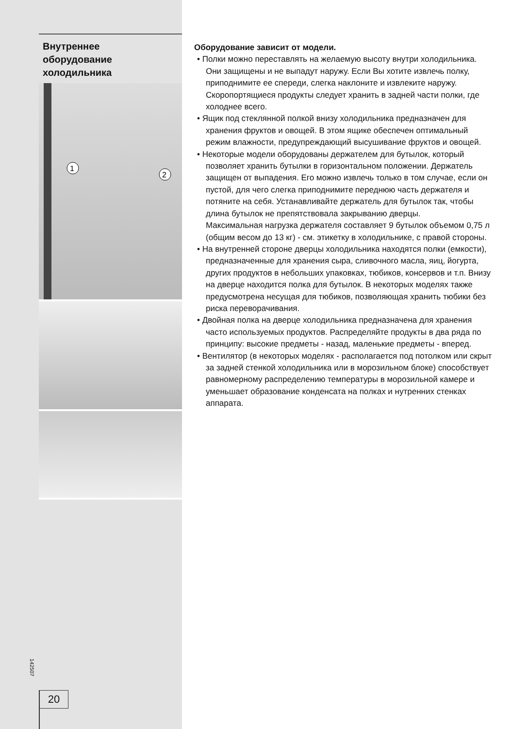Внутреннее
оборудование
холодильника
1
2
142507
20
Оборудование зависит от модели.
• Полки можно переставлять на желаемую высоту внутри холодильника. Они защищены и не выпадут наружу. Если Вы хотите извлечь полку, приподнимите ее спереди, слегка наклоните и извлеките наружу. Скоропортящиеся продукты следует хранить в задней части полки, где холоднее всего.
• Ящик под стеклянной полкой внизу холодильника предназначен для хранения фруктов и овощей. В этом ящике обеспечен оптимальный режим влажности, предупреждающий высушивание фруктов и овощей.
• Некоторые модели оборудованы держателем для бутылок, который позволяет хранить бутылки в горизонтальном положении. Держатель защищен от выпадения. Его можно извлечь только в том случае, если он пустой, для чего слегка приподнимите переднюю часть держателя и потяните на себя. Устанавливайте держатель для бутылок так, чтобы длина бутылок не препятствовала закрыванию дверцы.
Максимальная нагрузка держателя составляет 9 бутылок объемом 0,75 л (общим весом до 13 кг) - см. этикетку в холодильнике, с правой стороны.
• На внутренней стороне дверцы холодильника находятся полки (емкости), предназначенные для хранения сыра, сливочного масла, яиц, йогурта, других продуктов в небольших упаковках, тюбиков, консервов и т.п. Внизу на дверце находится полка для бутылок. В некоторых моделях также предусмотрена несущая для тюбиков, позволяющая хранить тюбики без риска переворачивания.
• Двойная полка на дверце холодильника предназначена для хранения часто используемых продуктов. Распределяйте продукты в два ряда по принципу: высокие предметы - назад, маленькие предметы - вперед.
• Вентилятор (в некоторых моделях - располагается под потолком или скрыт за задней стенкой холодильника или в морозильном блоке) способствует равномерному распределению температуры в морозильной камере и уменьшает образование конденсата на полках и нутренних стенках аппарата.